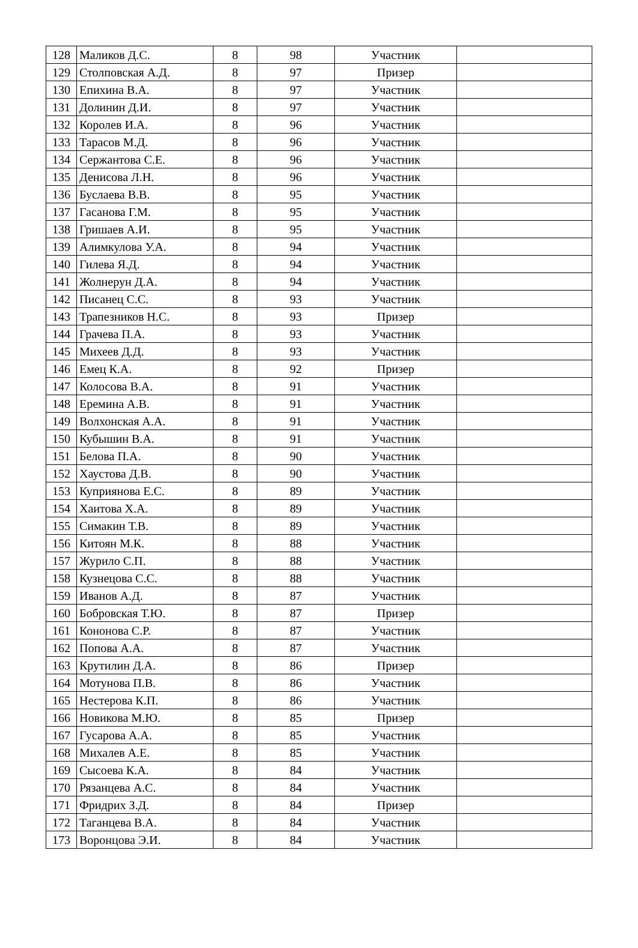| 128 | Маликов Д.С. | 8 | 98 | Участник | |
| 129 | Столповская А.Д. | 8 | 97 | Призер | |
| 130 | Епихина В.А. | 8 | 97 | Участник | |
| 131 | Долинин Д.И. | 8 | 97 | Участник | |
| 132 | Королев И.А. | 8 | 96 | Участник | |
| 133 | Тарасов М.Д. | 8 | 96 | Участник | |
| 134 | Сержантова С.Е. | 8 | 96 | Участник | |
| 135 | Денисова Л.Н. | 8 | 96 | Участник | |
| 136 | Буслаева В.В. | 8 | 95 | Участник | |
| 137 | Гасанова Г.М. | 8 | 95 | Участник | |
| 138 | Гришаев А.И. | 8 | 95 | Участник | |
| 139 | Алимкулова У.А. | 8 | 94 | Участник | |
| 140 | Гилева Я.Д. | 8 | 94 | Участник | |
| 141 | Жолнерун Д.А. | 8 | 94 | Участник | |
| 142 | Писанец С.С. | 8 | 93 | Участник | |
| 143 | Трапезников Н.С. | 8 | 93 | Призер | |
| 144 | Грачева П.А. | 8 | 93 | Участник | |
| 145 | Михеев Д.Д. | 8 | 93 | Участник | |
| 146 | Емец К.А. | 8 | 92 | Призер | |
| 147 | Колосова В.А. | 8 | 91 | Участник | |
| 148 | Еремина А.В. | 8 | 91 | Участник | |
| 149 | Волхонская А.А. | 8 | 91 | Участник | |
| 150 | Кубышин В.А. | 8 | 91 | Участник | |
| 151 | Белова П.А. | 8 | 90 | Участник | |
| 152 | Хаустова Д.В. | 8 | 90 | Участник | |
| 153 | Куприянова Е.С. | 8 | 89 | Участник | |
| 154 | Хаитова Х.А. | 8 | 89 | Участник | |
| 155 | Симакин Т.В. | 8 | 89 | Участник | |
| 156 | Китоян М.К. | 8 | 88 | Участник | |
| 157 | Журило С.П. | 8 | 88 | Участник | |
| 158 | Кузнецова С.С. | 8 | 88 | Участник | |
| 159 | Иванов А.Д. | 8 | 87 | Участник | |
| 160 | Бобровская Т.Ю. | 8 | 87 | Призер | |
| 161 | Кононова С.Р. | 8 | 87 | Участник | |
| 162 | Попова А.А. | 8 | 87 | Участник | |
| 163 | Крутилин Д.А. | 8 | 86 | Призер | |
| 164 | Мотунова П.В. | 8 | 86 | Участник | |
| 165 | Нестерова К.П. | 8 | 86 | Участник | |
| 166 | Новикова М.Ю. | 8 | 85 | Призер | |
| 167 | Гусарова А.А. | 8 | 85 | Участник | |
| 168 | Михалев А.Е. | 8 | 85 | Участник | |
| 169 | Сысоева К.А. | 8 | 84 | Участник | |
| 170 | Рязанцева А.С. | 8 | 84 | Участник | |
| 171 | Фридрих З.Д. | 8 | 84 | Призер | |
| 172 | Таганцева В.А. | 8 | 84 | Участник | |
| 173 | Воронцова Э.И. | 8 | 84 | Участник | |